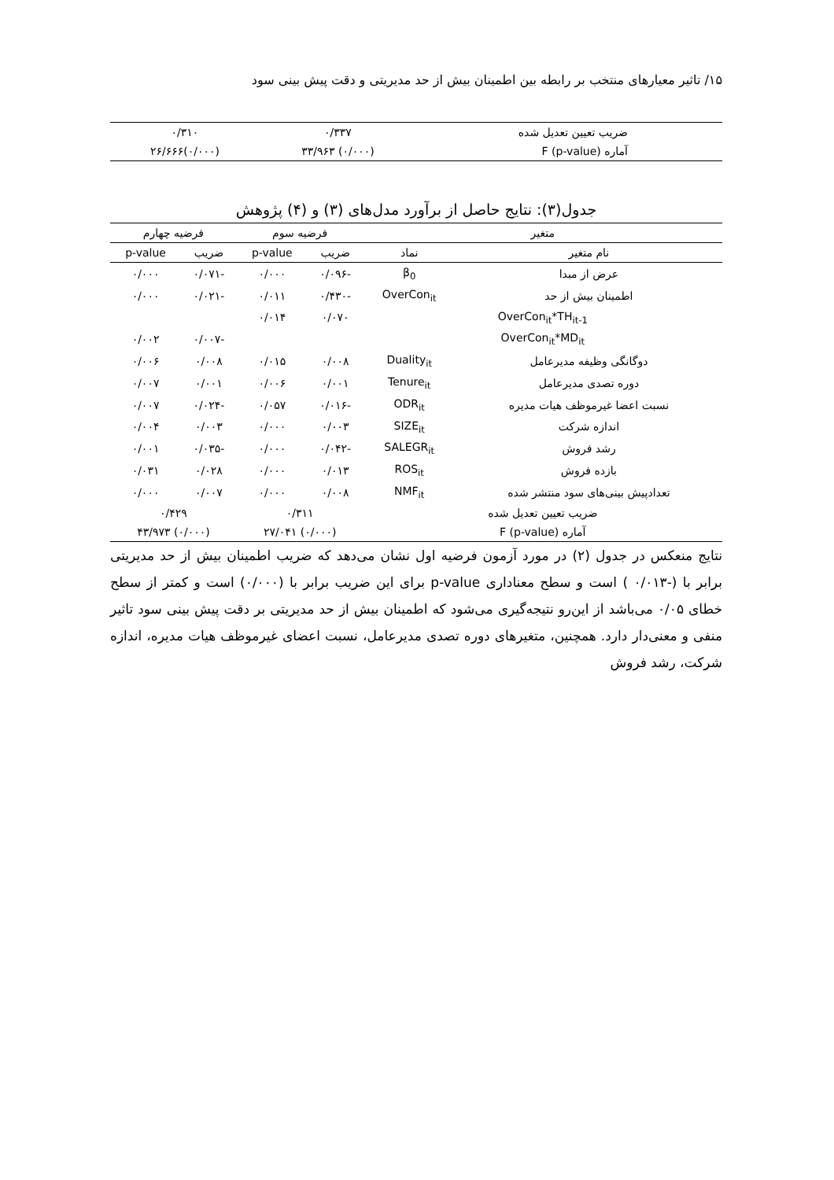۱۵/ تاثیر معیارهای منتخب بر رابطه بین اطمینان بیش از حد مدیریتی و دقت پیش بینی سود
| ضریب تعیین تعدیل شده | ۰/۳۳۷ | ۰/۳۱۰ |
| آماره F (p-value) | (۰/۰۰۰) ۳۳/۹۶۳ | (۰/۰۰۰)۲۶/۶۶۶ |
جدول(۳): نتایج حاصل از برآورد مدل‌های (۳) و (۴) پژوهش
| متغیر | | فرضیه سوم | | فرضیه چهارم | |
| --- | --- | --- | --- | --- | --- |
| نام متغیر | نماد | ضریب | p-value | ضریب | p-value |
| عرض از مبدا | β<sub>0</sub> | -۰/۰۹۶ | ۰/۰۰۰ | -۰/۰۷۱ | ۰/۰۰۰ |
| اطمینان بیش از حد | OverCon<sub>it</sub> | -۰/۴۳۰ | ۰/۰۱۱ | -۰/۰۲۱ | ۰/۰۰۰ |
| OverCon<sub>it</sub>*TH<sub>it-1</sub> | | ۰/۰۷۰ | ۰/۰۱۴ | | |
| OverCon<sub>it</sub>*MD<sub>it</sub> | | | | -۰/۰۰۷ | ۰/۰۰۲ |
| دوگانگی وظیفه مدیرعامل | Duality<sub>it</sub> | ۰/۰۰۸ | ۰/۰۱۵ | ۰/۰۰۸ | ۰/۰۰۶ |
| دوره تصدی مدیرعامل | Tenure<sub>it</sub> | ۰/۰۰۱ | ۰/۰۰۶ | ۰/۰۰۱ | ۰/۰۰۷ |
| نسبت اعضا غیرموظف هیات مدیره | ODR<sub>it</sub> | -۰/۰۱۶ | ۰/۰۵۷ | -۰/۰۲۴ | ۰/۰۰۷ |
| اندازه شرکت | SIZE<sub>it</sub> | ۰/۰۰۳ | ۰/۰۰۰ | ۰/۰۰۳ | ۰/۰۰۴ |
| رشد فروش | SALEGR<sub>it</sub> | -۰/۰۴۲ | ۰/۰۰۰ | -۰/۰۳۵ | ۰/۰۰۱ |
| بازده فروش | ROS<sub>it</sub> | ۰/۰۱۳ | ۰/۰۰۰ | ۰/۰۲۸ | ۰/۰۳۱ |
| تعدادپیش بینی‌های سود منتشر شده | NMF<sub>it</sub> | ۰/۰۰۸ | ۰/۰۰۰ | ۰/۰۰۷ | ۰/۰۰۰ |
| ضریب تعیین تعدیل شده | | ۰/۳۱۱ | | ۰/۴۲۹ | |
| آماره F (p-value) | | (۰/۰۰۰) ۲۷/۰۴۱ | | (۰/۰۰۰) ۴۳/۹۷۳ | |
نتایج منعکس در جدول (۲) در مورد آزمون فرضیه اول نشان می‌دهد که ضریب اطمینان بیش از حد مدیریتی برابر با (-۰/۰۱۳ ) است و سطح معناداری p-value برای این ضریب برابر با (۰/۰۰۰) است و کمتر از سطح خطای ۰/۰۵ می‌باشد از این‌رو نتیجه‌گیری می‌شود که اطمینان بیش از حد مدیریتی بر دقت پیش بینی سود تاثیر منفی و معنی‌دار دارد. همچنین، متغیرهای دوره تصدی مدیرعامل، نسبت اعضای غیرموظف هیات مدیره، اندازه شرکت، رشد فروش